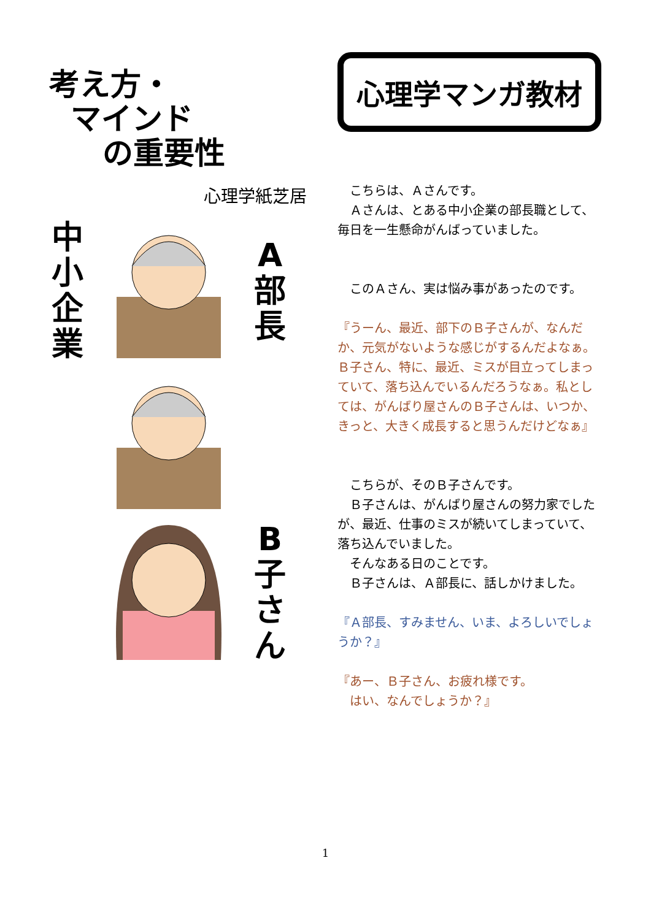考え方・
マインド
の重要性
心理学紙芝居
中
小
企
業
A
部
長
B
子
さ
ん
心理学マンガ教材
　こちらは、Ａさんです。
　Ａさんは、とある中小企業の部長職として、毎日を一生懸命がんばっていました。
　このＡさん、実は悩み事があったのです。
『うーん、最近、部下のＢ子さんが、なんだか、元気がないような感じがするんだよなぁ。Ｂ子さん、特に、最近、ミスが目立ってしまっていて、落ち込んでいるんだろうなぁ。私としては、がんばり屋さんのＢ子さんは、いつか、きっと、大きく成長すると思うんだけどなぁ』
　こちらが、そのＢ子さんです。
　Ｂ子さんは、がんばり屋さんの努力家でしたが、最近、仕事のミスが続いてしまっていて、落ち込んでいました。
　そんなある日のことです。
　Ｂ子さんは、Ａ部長に、話しかけました。
『Ａ部長、すみません、いま、よろしいでしょうか？』
『あー、Ｂ子さん、お疲れ様です。
　はい、なんでしょうか？』
1